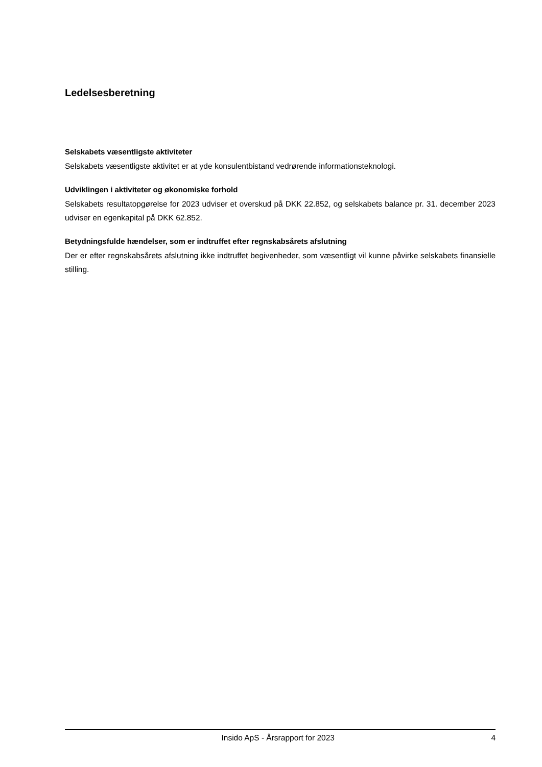Ledelsesberetning
Selskabets væsentligste aktiviteter
Selskabets væsentligste aktivitet er at yde konsulentbistand vedrørende informationsteknologi.
Udviklingen i aktiviteter og økonomiske forhold
Selskabets resultatopgørelse for 2023 udviser et overskud på DKK 22.852, og selskabets balance pr. 31. december 2023 udviser en egenkapital på DKK 62.852.
Betydningsfulde hændelser, som er indtruffet efter regnskabsårets afslutning
Der er efter regnskabsårets afslutning ikke indtruffet begivenheder, som væsentligt vil kunne påvirke selskabets finansielle stilling.
Insido ApS - Årsrapport for 2023 4